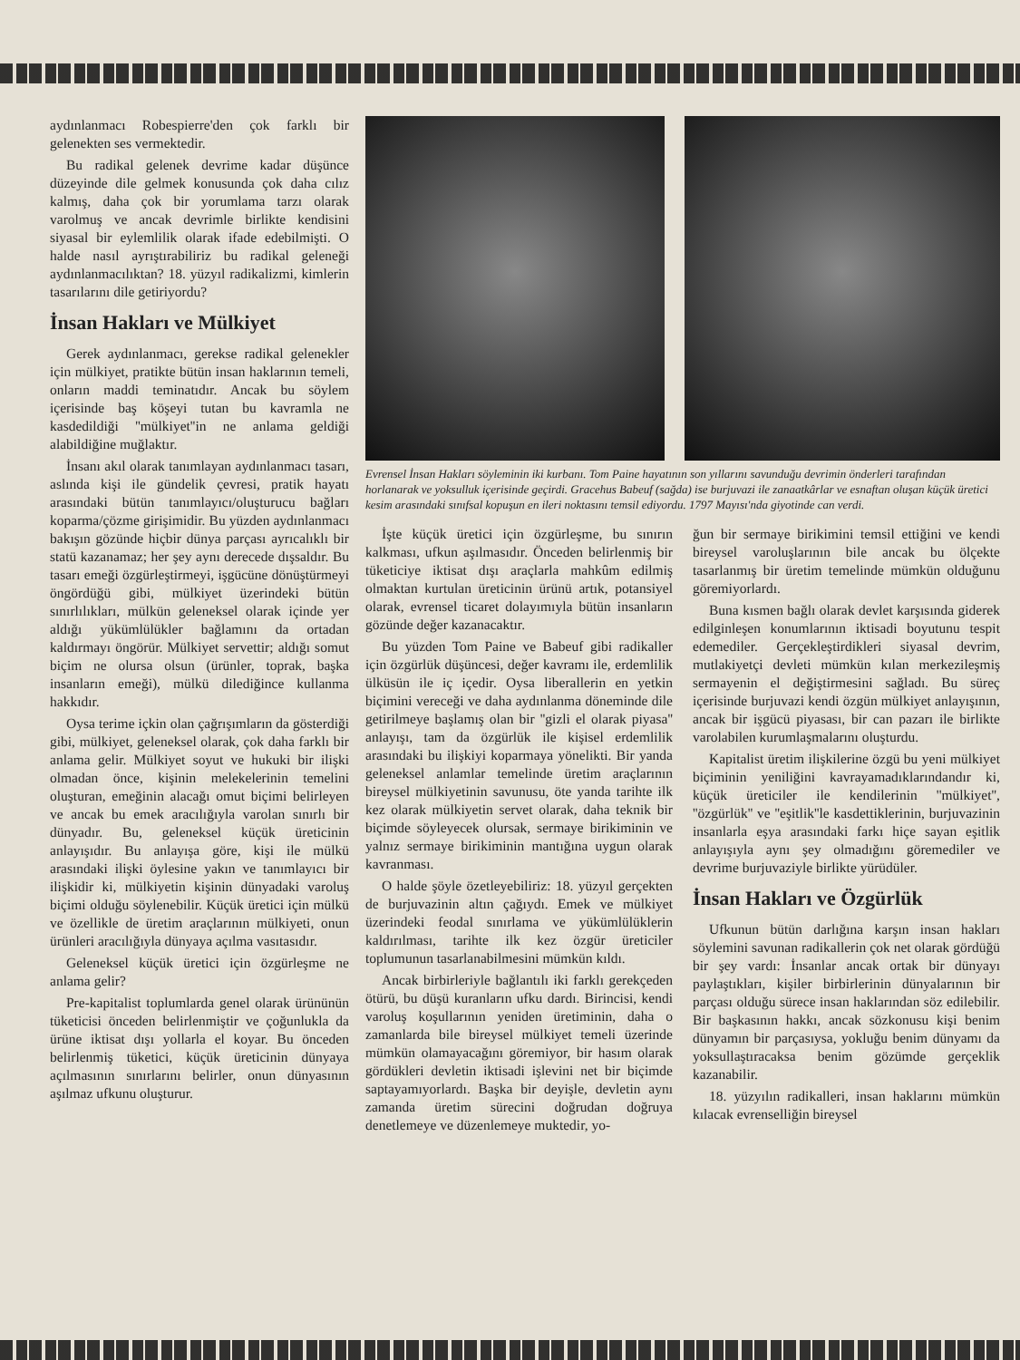aydınlanmacı Robespierre'den çok farklı bir gelenekten ses vermektedir.
Bu radikal gelenek devrime kadar düşünce düzeyinde dile gelmek konusunda çok daha cılız kalmış, daha çok bir yorumlama tarzı olarak varolmuş ve ancak devrimle birlikte kendisini siyasal bir eylemlilik olarak ifade edebilmişti. O halde nasıl ayrıştırabiliriz bu radikal geleneği aydınlanmacılıktan? 18. yüzyıl radikalizmi, kimlerin tasarılarını dile getiriyordu?
İnsan Hakları ve Mülkiyet
Gerek aydınlanmacı, gerekse radikal gelenekler için mülkiyet, pratikte bütün insan haklarının temeli, onların maddi teminatıdır. Ancak bu söylem içerisinde baş köşeyi tutan bu kavramla ne kasdedildiği ''mülkiyet''in ne anlama geldiği alabildiğine muğlaktır.
İnsanı akıl olarak tanımlayan aydınlanmacı tasarı, aslında kişi ile gündelik çevresi, pratik hayatı arasındaki bütün tanımlayıcı/oluşturucu bağları koparma/çözme girişimidir. Bu yüzden aydınlanmacı bakışın gözünde hiçbir dünya parçası ayrıcalıklı bir statü kazanamaz; her şey aynı derecede dışsaldır. Bu tasarı emeği özgürleştirmeyi, işgücüne dönüştürmeyi öngördüğü gibi, mülkiyet üzerindeki bütün sınırlılıkları, mülkün geleneksel olarak içinde yer aldığı yükümlülükler bağlamını da ortadan kaldırmayı öngörür. Mülkiyet servettir; aldığı somut biçim ne olursa olsun (ürünler, toprak, başka insanların emeği), mülkü dilediğince kullanma hakkıdır.
Oysa terime içkin olan çağrışımların da gösterdiği gibi, mülkiyet, geleneksel olarak, çok daha farklı bir anlama gelir. Mülkiyet soyut ve hukuki bir ilişki olmadan önce, kişinin melekelerinin temelini oluşturan, emeğinin alacağı omut biçimi belirleyen ve ancak bu emek aracılığıyla varolan sınırlı bir dünyadır. Bu, geleneksel küçük üreticinin anlayışıdır. Bu anlayışa göre, kişi ile mülkü arasındaki ilişki öylesine yakın ve tanımlayıcı bir ilişkidir ki, mülkiyetin kişinin dünyadaki varoluş biçimi olduğu söylenebilir. Küçük üretici için mülkü ve özellikle de üretim araçlarının mülkiyeti, onun ürünleri aracılığıyla dünyaya açılma vasıtasıdır.
Geleneksel küçük üretici için özgürleşme ne anlama gelir?
Pre-kapitalist toplumlarda genel olarak ürününün tüketicisi önceden belirlenmiştir ve çoğunlukla da ürüne iktisat dışı yollarla el koyar. Bu önceden belirlenmiş tüketici, küçük üreticinin dünyaya açılmasının sınırlarını belirler, onun dünyasının aşılmaz ufkunu oluşturur.
Evrensel İnsan Hakları söyleminin iki kurbanı. Tom Paine hayatının son yıllarını savunduğu devrimin önderleri tarafından horlanarak ve yoksulluk içerisinde geçirdi. Gracehus Babeuf (sağda) ise burjuvazi ile zanaatkârlar ve esnaftan oluşan küçük üretici kesim arasındaki sınıfsal kopuşun en ileri noktasını temsil ediyordu. 1797 Mayısı'nda giyotinde can verdi.
İşte küçük üretici için özgürleşme, bu sınırın kalkması, ufkun aşılmasıdır. Önceden belirlenmiş bir tüketiciye iktisat dışı araçlarla mahkûm edilmiş olmaktan kurtulan üreticinin ürünü artık, potansiyel olarak, evrensel ticaret dolayımıyla bütün insanların gözünde değer kazanacaktır.
Bu yüzden Tom Paine ve Babeuf gibi radikaller için özgürlük düşüncesi, değer kavramı ile, erdemlilik ülküsün ile iç içedir. Oysa liberallerin en yetkin biçimini vereceği ve daha aydınlanma döneminde dile getirilmeye başlamış olan bir ''gizli el olarak piyasa'' anlayışı, tam da özgürlük ile kişisel erdemlilik arasındaki bu ilişkiyi koparmaya yönelikti. Bir yanda geleneksel anlamlar temelinde üretim araçlarının bireysel mülkiyetinin savunusu, öte yanda tarihte ilk kez olarak mülkiyetin servet olarak, daha teknik bir biçimde söyleyecek olursak, sermaye birikiminin ve yalnız sermaye birikiminin mantığına uygun olarak kavranması.
O halde şöyle özetleyebiliriz: 18. yüzyıl gerçekten de burjuvazinin altın çağıydı. Emek ve mülkiyet üzerindeki feodal sınırlama ve yükümlülüklerin kaldırılması, tarihte ilk kez özgür üreticiler toplumunun tasarlanabilmesini mümkün kıldı.
Ancak birbirleriyle bağlantılı iki farklı gerekçeden ötürü, bu düşü kuranların ufku dardı. Birincisi, kendi varoluş koşullarının yeniden üretiminin, daha o zamanlarda bile bireysel mülkiyet temeli üzerinde mümkün olamayacağını göremiyor, bir hasım olarak gördükleri devletin iktisadi işlevini net bir biçimde saptayamıyorlardı. Başka bir deyişle, devletin aynı zamanda üretim sürecini doğrudan doğruya denetlemeye ve düzenlemeye muktedir, yo-
ğun bir sermaye birikimini temsil ettiğini ve kendi bireysel varoluşlarının bile ancak bu ölçekte tasarlanmış bir üretim temelinde mümkün olduğunu göremiyorlardı.
Buna kısmen bağlı olarak devlet karşısında giderek edilginleşen konumlarının iktisadi boyutunu tespit edemediler. Gerçekleştirdikleri siyasal devrim, mutlakiyetçi devleti mümkün kılan merkezileşmiş sermayenin el değiştirmesini sağladı. Bu süreç içerisinde burjuvazi kendi özgün mülkiyet anlayışının, ancak bir işgücü piyasası, bir can pazarı ile birlikte varolabilen kurumlaşmalarını oluşturdu.
Kapitalist üretim ilişkilerine özgü bu yeni mülkiyet biçiminin yeniliğini kavrayamadıklarındandır ki, küçük üreticiler ile kendilerinin ''mülkiyet'', ''özgürlük'' ve ''eşitlik''le kasdettiklerinin, burjuvazinin insanlarla eşya arasındaki farkı hiçe sayan eşitlik anlayışıyla aynı şey olmadığını göremediler ve devrime burjuvaziyle birlikte yürüdüler.
İnsan Hakları ve Özgürlük
Ufkunun bütün darlığına karşın insan hakları söylemini savunan radikallerin çok net olarak gördüğü bir şey vardı: İnsanlar ancak ortak bir dünyayı paylaştıkları, kişiler birbirlerinin dünyalarının bir parçası olduğu sürece insan haklarından söz edilebilir. Bir başkasının hakkı, ancak sözkonusu kişi benim dünyamın bir parçasıysa, yokluğu benim dünyamı da yoksullaştıracaksa benim gözümde gerçeklik kazanabilir.
18. yüzyılın radikalleri, insan haklarını mümkün kılacak evrenselliğin bireysel